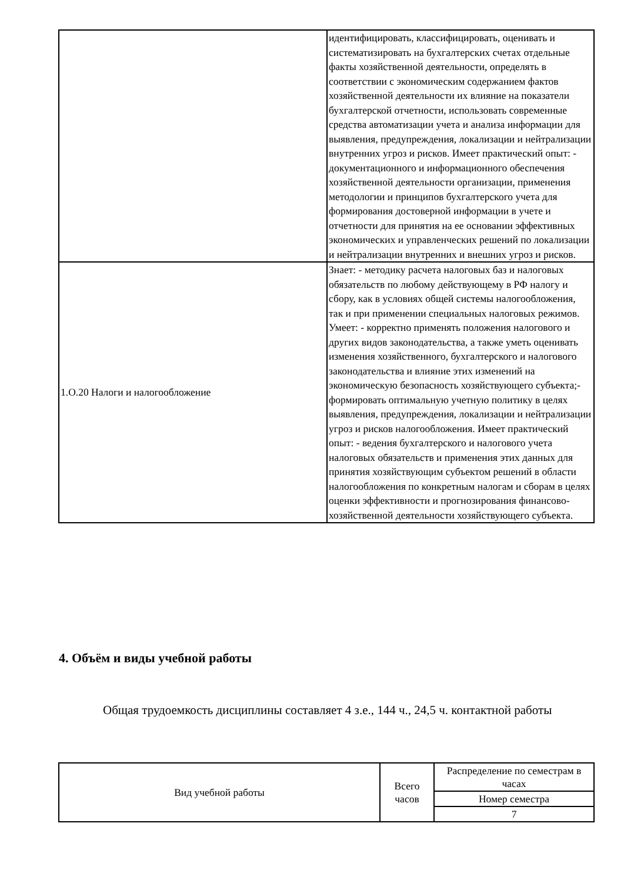| | идентифицировать, классифицировать, оценивать и систематизировать на бухгалтерских счетах отдельные факты хозяйственной деятельности, определять в соответствии с экономическим содержанием фактов хозяйственной деятельности их влияние на показатели бухгалтерской отчетности, использовать современные средства автоматизации учета и анализа информации для выявления, предупреждения, локализации и нейтрализации внутренних угроз и рисков. Имеет практический опыт: - документационного и информационного обеспечения хозяйственной деятельности организации, применения методологии и принципов бухгалтерского учета для формирования достоверной информации в учете и отчетности для принятия на ее основании эффективных экономических и управленческих решений по локализации и нейтрализации внутренних и внешних угроз и рисков. |
| 1.О.20 Налоги и налогообложение | Знает: - методику расчета налоговых баз и налоговых обязательств по любому действующему в РФ налогу и сбору, как в условиях общей системы налогообложения, так и при применении специальных налоговых режимов. Умеет: - корректно применять положения налогового и других видов законодательства, а также уметь оценивать изменения хозяйственного, бухгалтерского и налогового законодательства и влияние этих изменений на экономическую безопасность хозяйствующего субъекта;- формировать оптимальную учетную политику в целях выявления, предупреждения, локализации и нейтрализации угроз и рисков налогообложения. Имеет практический опыт: - ведения бухгалтерского и налогового учета налоговых обязательств и применения этих данных для принятия хозяйствующим субъектом решений в области налогообложения по конкретным налогам и сборам в целях оценки эффективности и прогнозирования финансово-хозяйственной деятельности хозяйствующего субъекта. |
4. Объём и виды учебной работы
Общая трудоемкость дисциплины составляет 4 з.е., 144 ч., 24,5 ч. контактной работы
| Вид учебной работы | Всего часов | Распределение по семестрам в часах |
| | | Номер семестра |
| | | 7 |